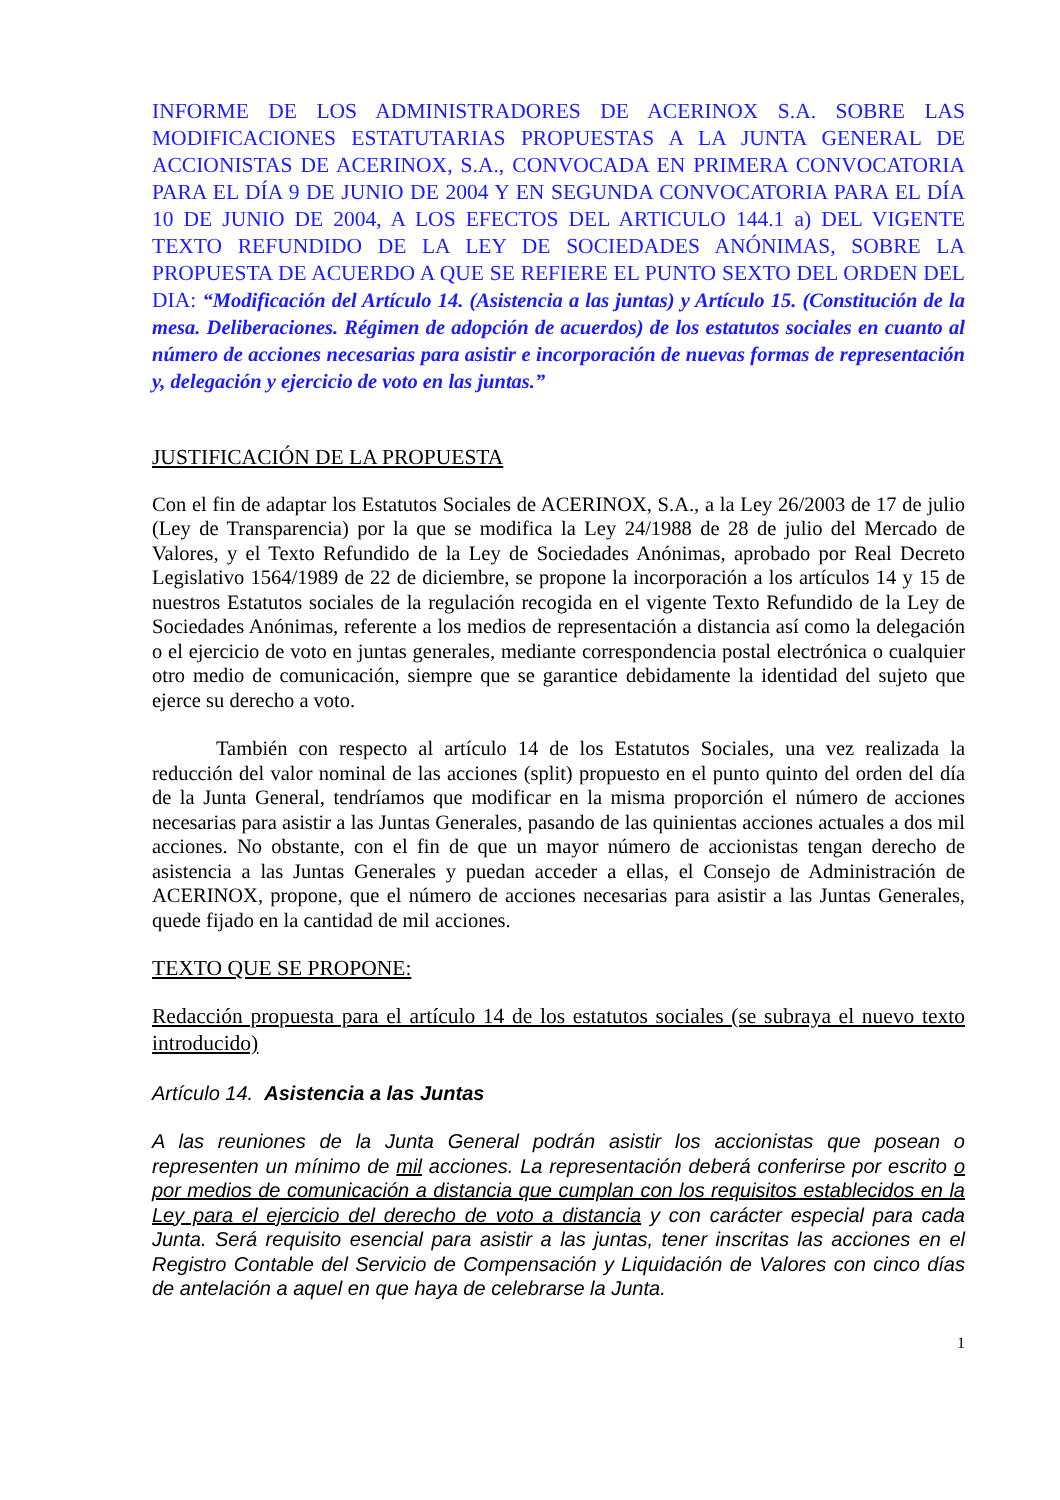INFORME DE LOS ADMINISTRADORES DE ACERINOX S.A. SOBRE LAS MODIFICACIONES ESTATUTARIAS PROPUESTAS A LA JUNTA GENERAL DE ACCIONISTAS DE ACERINOX, S.A., CONVOCADA EN PRIMERA CONVOCATORIA PARA EL DÍA 9 DE JUNIO DE 2004 Y EN SEGUNDA CONVOCATORIA PARA EL DÍA 10 DE JUNIO DE 2004, A LOS EFECTOS DEL ARTICULO 144.1 a) DEL VIGENTE TEXTO REFUNDIDO DE LA LEY DE SOCIEDADES ANÓNIMAS, SOBRE LA PROPUESTA DE ACUERDO A QUE SE REFIERE EL PUNTO SEXTO DEL ORDEN DEL DIA: “Modificación del Artículo 14. (Asistencia a las juntas) y Artículo 15. (Constitución de la mesa. Deliberaciones. Régimen de adopción de acuerdos) de los estatutos sociales en cuanto al número de acciones necesarias para asistir e incorporación de nuevas formas de representación y, delegación y ejercicio de voto en las juntas.”
JUSTIFICACIÓN DE LA PROPUESTA
Con el fin de adaptar los Estatutos Sociales de ACERINOX, S.A., a la Ley 26/2003 de 17 de julio (Ley de Transparencia) por la que se modifica la Ley 24/1988 de 28 de julio del Mercado de Valores, y el Texto Refundido de la Ley de Sociedades Anónimas, aprobado por Real Decreto Legislativo 1564/1989 de 22 de diciembre, se propone la incorporación a los artículos 14 y 15 de nuestros Estatutos sociales de la regulación recogida en el vigente Texto Refundido de la Ley de Sociedades Anónimas, referente a los medios de representación a distancia así como la delegación o el ejercicio de voto en juntas generales, mediante correspondencia postal electrónica o cualquier otro medio de comunicación, siempre que se garantice debidamente la identidad del sujeto que ejerce su derecho a voto.
También con respecto al artículo 14 de los Estatutos Sociales, una vez realizada la reducción del valor nominal de las acciones (split) propuesto en el punto quinto del orden del día de la Junta General, tendríamos que modificar en la misma proporción el número de acciones necesarias para asistir a las Juntas Generales, pasando de las quinientas acciones actuales a dos mil acciones. No obstante, con el fin de que un mayor número de accionistas tengan derecho de asistencia a las Juntas Generales y puedan acceder a ellas, el Consejo de Administración de ACERINOX, propone, que el número de acciones necesarias para asistir a las Juntas Generales, quede fijado en la cantidad de mil acciones.
TEXTO QUE SE PROPONE:
Redacción propuesta para el artículo 14 de los estatutos sociales (se subraya el nuevo texto introducido)
Artículo 14. Asistencia a las Juntas
A las reuniones de la Junta General podrán asistir los accionistas que posean o representen un mínimo de mil acciones. La representación deberá conferirse por escrito o por medios de comunicación a distancia que cumplan con los requisitos establecidos en la Ley para el ejercicio del derecho de voto a distancia y con carácter especial para cada Junta. Será requisito esencial para asistir a las juntas, tener inscritas las acciones en el Registro Contable del Servicio de Compensación y Liquidación de Valores con cinco días de antelación a aquel en que haya de celebrarse la Junta.
1